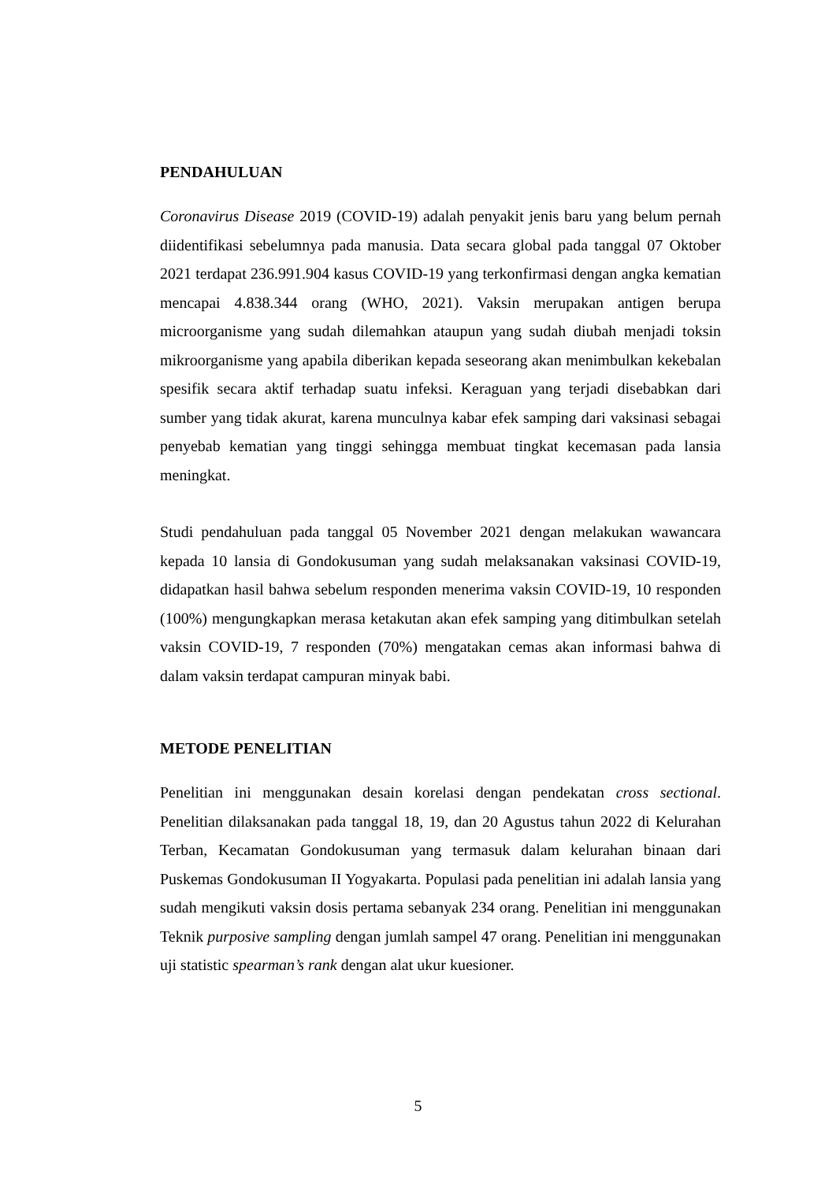PENDAHULUAN
Coronavirus Disease 2019 (COVID-19) adalah penyakit jenis baru yang belum pernah diidentifikasi sebelumnya pada manusia. Data secara global pada tanggal 07 Oktober 2021 terdapat 236.991.904 kasus COVID-19 yang terkonfirmasi dengan angka kematian mencapai 4.838.344 orang (WHO, 2021). Vaksin merupakan antigen berupa microorganisme yang sudah dilemahkan ataupun yang sudah diubah menjadi toksin mikroorganisme yang apabila diberikan kepada seseorang akan menimbulkan kekebalan spesifik secara aktif terhadap suatu infeksi. Keraguan yang terjadi disebabkan dari sumber yang tidak akurat, karena munculnya kabar efek samping dari vaksinasi sebagai penyebab kematian yang tinggi sehingga membuat tingkat kecemasan pada lansia meningkat.
Studi pendahuluan pada tanggal 05 November 2021 dengan melakukan wawancara kepada 10 lansia di Gondokusuman yang sudah melaksanakan vaksinasi COVID-19, didapatkan hasil bahwa sebelum responden menerima vaksin COVID-19, 10 responden (100%) mengungkapkan merasa ketakutan akan efek samping yang ditimbulkan setelah vaksin COVID-19, 7 responden (70%) mengatakan cemas akan informasi bahwa di dalam vaksin terdapat campuran minyak babi.
METODE PENELITIAN
Penelitian ini menggunakan desain korelasi dengan pendekatan cross sectional. Penelitian dilaksanakan pada tanggal 18, 19, dan 20 Agustus tahun 2022 di Kelurahan Terban, Kecamatan Gondokusuman yang termasuk dalam kelurahan binaan dari Puskemas Gondokusuman II Yogyakarta. Populasi pada penelitian ini adalah lansia yang sudah mengikuti vaksin dosis pertama sebanyak 234 orang. Penelitian ini menggunakan Teknik purposive sampling dengan jumlah sampel 47 orang. Penelitian ini menggunakan uji statistic spearman’s rank dengan alat ukur kuesioner.
5